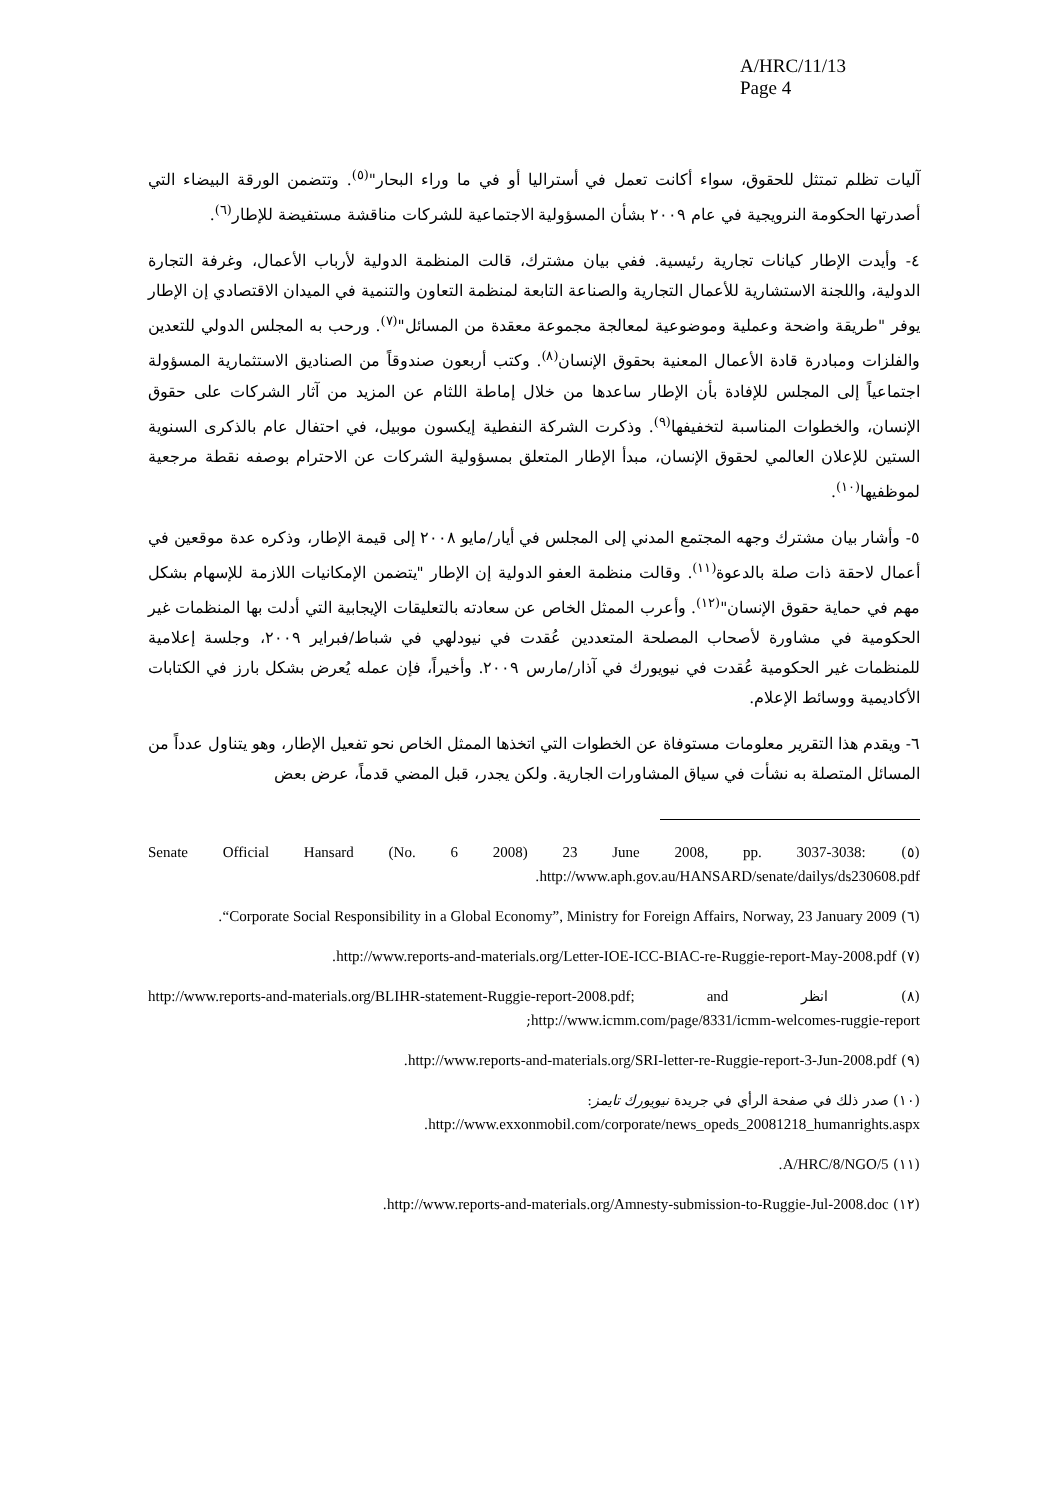A/HRC/11/13
Page 4
آليات تظلم تمتثل للحقوق، سواء أكانت تعمل في أستراليا أو في ما وراء البحار"<sup>(٥)</sup>. وتتضمن الورقة البيضاء التي أصدرتها الحكومة النرويجية في عام ٢٠٠٩ بشأن المسؤولية الاجتماعية للشركات مناقشة مستفيضة للإطار<sup>(٦)</sup>.
٤- وأيدت الإطار كيانات تجارية رئيسية. ففي بيان مشترك، قالت المنظمة الدولية لأرباب الأعمال، وغرفة التجارة الدولية، واللجنة الاستشارية للأعمال التجارية والصناعة التابعة لمنظمة التعاون والتنمية في الميدان الاقتصادي إن الإطار يوفر "طريقة واضحة وعملية وموضوعية لمعالجة مجموعة معقدة من المسائل"<sup>(٧)</sup>. ورحب به المجلس الدولي للتعدين والفلزات ومبادرة قادة الأعمال المعنية بحقوق الإنسان<sup>(٨)</sup>. وكتب أربعون صندوقاً من الصناديق الاستثمارية المسؤولة اجتماعياً إلى المجلس للإفادة بأن الإطار ساعدها من خلال إماطة اللثام عن المزيد من آثار الشركات على حقوق الإنسان، والخطوات المناسبة لتخفيفها<sup>(٩)</sup>. وذكرت الشركة النفطية إيكسون موبيل، في احتفال عام بالذكرى السنوية الستين للإعلان العالمي لحقوق الإنسان، مبدأ الإطار المتعلق بمسؤولية الشركات عن الاحترام بوصفه نقطة مرجعية لموظفيها<sup>(١٠)</sup>.
٥- وأشار بيان مشترك وجهه المجتمع المدني إلى المجلس في أيار/مايو ٢٠٠٨ إلى قيمة الإطار، وذكره عدة موقعين في أعمال لاحقة ذات صلة بالدعوة<sup>(١١)</sup>. وقالت منظمة العفو الدولية إن الإطار "يتضمن الإمكانيات اللازمة للإسهام بشكل مهم في حماية حقوق الإنسان"<sup>(١٢)</sup>. وأعرب الممثل الخاص عن سعادته بالتعليقات الإيجابية التي أدلت بها المنظمات غير الحكومية في مشاورة لأصحاب المصلحة المتعددين عُقدت في نيودلهي في شباط/فبراير ٢٠٠٩، وجلسة إعلامية للمنظمات غير الحكومية عُقدت في نيويورك في آذار/مارس ٢٠٠٩. وأخيراً، فإن عمله يُعرض بشكل بارز في الكتابات الأكاديمية ووسائط الإعلام.
٦- ويقدم هذا التقرير معلومات مستوفاة عن الخطوات التي اتخذها الممثل الخاص نحو تفعيل الإطار، وهو يتناول عدداً من المسائل المتصلة به نشأت في سياق المشاورات الجارية. ولكن يجدر، قبل المضي قدماً، عرض بعض
(٥) Senate Official Hansard (No. 6 2008) 23 June 2008, pp. 3037-3038: http://www.aph.gov.au/HANSARD/senate/dailys/ds230608.pdf.
(٦) “Corporate Social Responsibility in a Global Economy”, Ministry for Foreign Affairs, Norway, 23 January 2009.
(٧) http://www.reports-and-materials.org/Letter-IOE-ICC-BIAC-re-Ruggie-report-May-2008.pdf.
(٨) انظر http://www.reports-and-materials.org/BLIHR-statement-Ruggie-report-2008.pdf; and http://www.icmm.com/page/8331/icmm-welcomes-ruggie-report;
(٩) http://www.reports-and-materials.org/SRI-letter-re-Ruggie-report-3-Jun-2008.pdf.
(١٠) صدر ذلك في صفحة الرأي في جريدة نيويورك تايمز:
http://www.exxonmobil.com/corporate/news_opeds_20081218_humanrights.aspx.
(١١) A/HRC/8/NGO/5.
(١٢) http://www.reports-and-materials.org/Amnesty-submission-to-Ruggie-Jul-2008.doc.